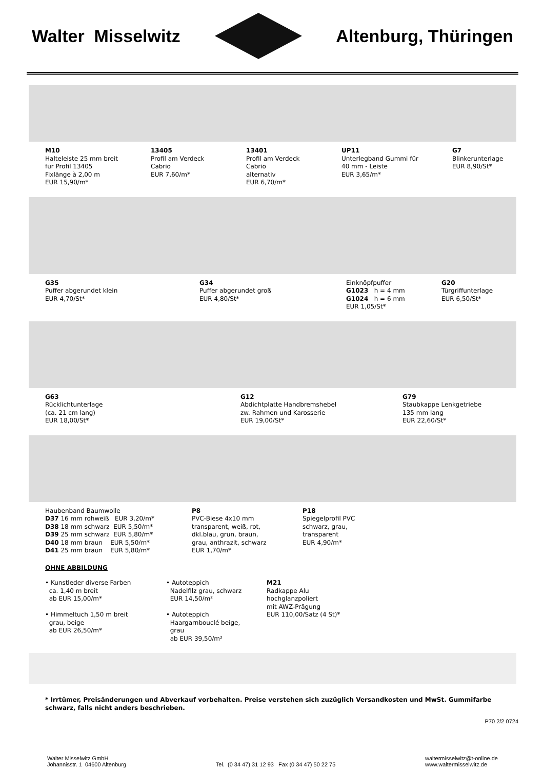Walter Misselwitz Altenburg, Thüringen
M10
Halteleiste 25 mm breit
für Profil 13405
Fixlänge à 2,00 m
EUR 15,90/m*
13405
Profil am Verdeck
Cabrio
EUR 7,60/m*
13401
Profil am Verdeck
Cabrio
alternativ
EUR 6,70/m*
UP11
Unterlegband Gummi für
40 mm - Leiste
EUR 3,65/m*
G7
Blinkerunterlage
EUR 8,90/St*
G35
Puffer abgerundet klein
EUR 4,70/St*
G34
Puffer abgerundet groß
EUR 4,80/St*
Einknöpfpuffer
G1023 h = 4 mm
G1024 h = 6 mm
EUR 1,05/St*
G20
Türgriffunterlage
EUR 6,50/St*
G63
Rücklichtunterlage
(ca. 21 cm lang)
EUR 18,00/St*
G12
Abdichtplatte Handbremshebel
zw. Rahmen und Karosserie
EUR 19,00/St*
G79
Staubkappe Lenkgetriebe
135 mm lang
EUR 22,60/St*
Haubenband Baumwolle
D37 16 mm rohweiß EUR 3,20/m*
D38 18 mm schwarz EUR 5,50/m*
D39 25 mm schwarz EUR 5,80/m*
D40 18 mm braun EUR 5,50/m*
D41 25 mm braun EUR 5,80/m*
P8
PVC-Biese 4x10 mm
transparent, weiß, rot,
dkl.blau, grün, braun,
grau, anthrazit, schwarz
EUR 1,70/m*
P18
Spiegelprofil PVC
schwarz, grau,
transparent
EUR 4,90/m*
OHNE ABBILDUNG
• Kunstleder diverse Farben
ca. 1,40 m breit
ab EUR 15,00/m*
• Himmeltuch 1,50 m breit
grau, beige
ab EUR 26,50/m*
• Autoteppich
Nadelfilz grau, schwarz
EUR 14,50/m²
• Autoteppich
Haargarnbouclé beige,
grau
ab EUR 39,50/m²
M21
Radkappe Alu
hochglanzpoliert
mit AWZ-Prägung
EUR 110,00/Satz (4 St)*
* Irrtümer, Preisänderungen und Abverkauf vorbehalten. Preise verstehen sich zuzüglich Versandkosten und MwSt. Gummifarbe schwarz, falls nicht anders beschrieben.
P70 2/2 0724
Walter Misselwitz GmbH
Johannisstr. 1 04600 Altenburg
Tel. (0 34 47) 31 12 93 Fax (0 34 47) 50 22 75
waltermisselwitz@t-online.de
www.waltermisselwitz.de